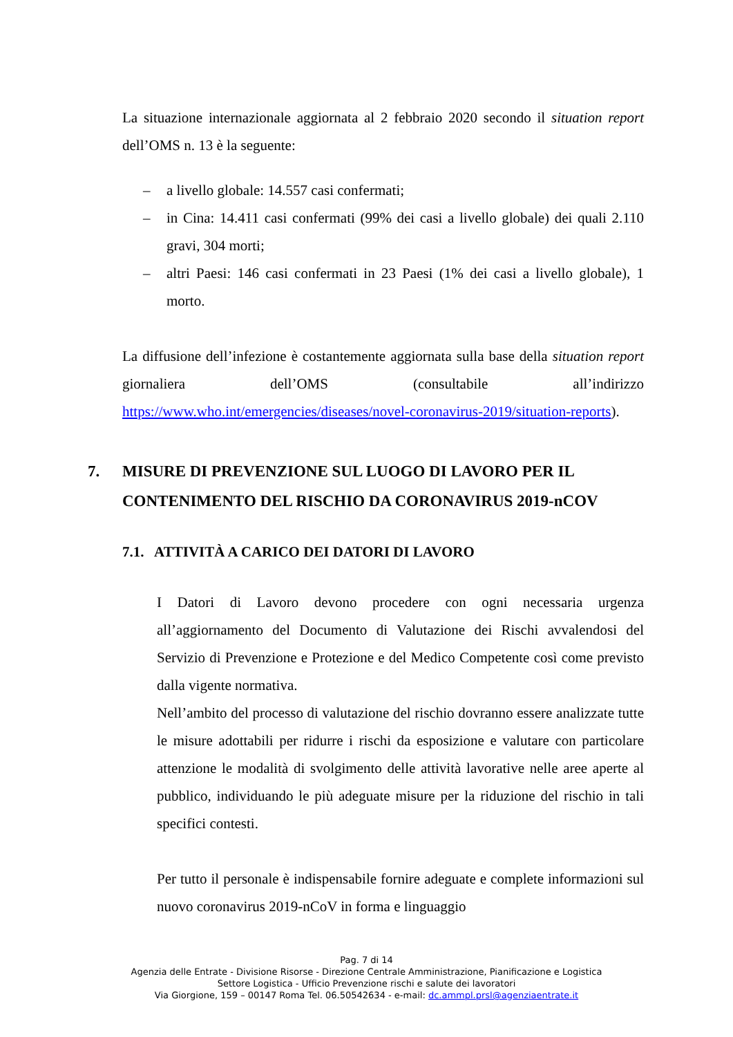La situazione internazionale aggiornata al 2 febbraio 2020 secondo il situation report dell’OMS n. 13 è la seguente:
– a livello globale: 14.557 casi confermati;
– in Cina: 14.411 casi confermati (99% dei casi a livello globale) dei quali 2.110 gravi, 304 morti;
– altri Paesi: 146 casi confermati in 23 Paesi (1% dei casi a livello globale), 1 morto.
La diffusione dell’infezione è costantemente aggiornata sulla base della situation report giornaliera dell’OMS (consultabile all’indirizzo https://www.who.int/emergencies/diseases/novel-coronavirus-2019/situation-reports).
7. MISURE DI PREVENZIONE SUL LUOGO DI LAVORO PER IL CONTENIMENTO DEL RISCHIO DA CORONAVIRUS 2019-nCOV
7.1. ATTIVITÀ A CARICO DEI DATORI DI LAVORO
I Datori di Lavoro devono procedere con ogni necessaria urgenza all’aggiornamento del Documento di Valutazione dei Rischi avvalendosi del Servizio di Prevenzione e Protezione e del Medico Competente così come previsto dalla vigente normativa.
Nell’ambito del processo di valutazione del rischio dovranno essere analizzate tutte le misure adottabili per ridurre i rischi da esposizione e valutare con particolare attenzione le modalità di svolgimento delle attività lavorative nelle aree aperte al pubblico, individuando le più adeguate misure per la riduzione del rischio in tali specifici contesti.
Per tutto il personale è indispensabile fornire adeguate e complete informazioni sul nuovo coronavirus 2019-nCoV in forma e linguaggio
Pag. 7 di 14
Agenzia delle Entrate - Divisione Risorse - Direzione Centrale Amministrazione, Pianificazione e Logistica
Settore Logistica - Ufficio Prevenzione rischi e salute dei lavoratori
Via Giorgione, 159 – 00147 Roma Tel. 06.50542634 - e-mail: dc.ammpl.prsl@agenziaentrate.it